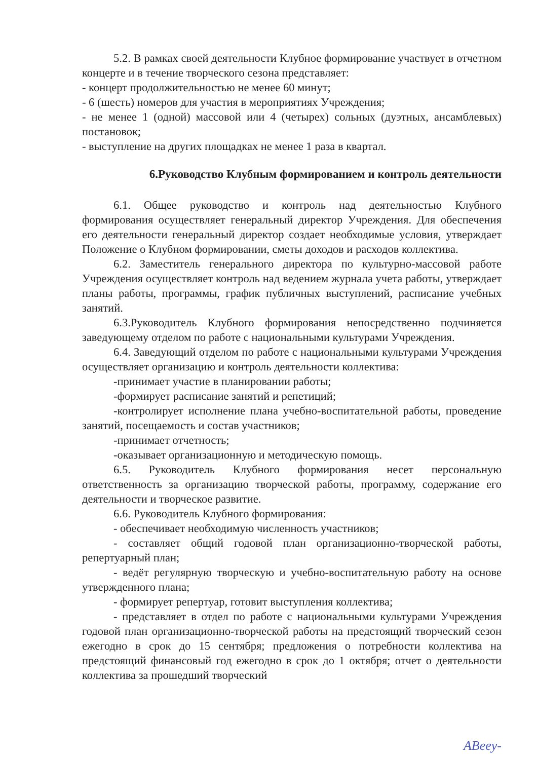5.2. В рамках своей деятельности Клубное формирование участвует в отчетном концерте и в течение творческого сезона представляет:
- концерт продолжительностью не менее 60 минут;
- 6 (шесть) номеров для участия в мероприятиях Учреждения;
- не менее 1 (одной) массовой или 4 (четырех) сольных (дуэтных, ансамблевых) постановок;
- выступление на других площадках не менее 1 раза в квартал.
6.Руководство Клубным формированием и контроль деятельности
6.1. Общее руководство и контроль над деятельностью Клубного формирования осуществляет генеральный директор Учреждения. Для обеспечения его деятельности генеральный директор создает необходимые условия, утверждает Положение о Клубном формировании, сметы доходов и расходов коллектива.
6.2. Заместитель генерального директора по культурно-массовой работе Учреждения осуществляет контроль над ведением журнала учета работы, утверждает планы работы, программы, график публичных выступлений, расписание учебных занятий.
6.3.Руководитель Клубного формирования непосредственно подчиняется заведующему отделом по работе с национальными культурами Учреждения.
6.4. Заведующий отделом по работе с национальными культурами Учреждения осуществляет организацию и контроль деятельности коллектива:
-принимает участие в планировании работы;
-формирует расписание занятий и репетиций;
-контролирует исполнение плана учебно-воспитательной работы, проведение занятий, посещаемость и состав участников;
-принимает отчетность;
-оказывает организационную и методическую помощь.
6.5. Руководитель Клубного формирования несет персональную ответственность за организацию творческой работы, программу, содержание его деятельности и творческое развитие.
6.6. Руководитель Клубного формирования:
- обеспечивает необходимую численность участников;
- составляет общий годовой план организационно-творческой работы, репертуарный план;
- ведёт регулярную творческую и учебно-воспитательную работу на основе утвержденного плана;
- формирует репертуар, готовит выступления коллектива;
- представляет в отдел по работе с национальными культурами Учреждения годовой план организационно-творческой работы на предстоящий творческий сезон ежегодно в срок до 15 сентября; предложения о потребности коллектива на предстоящий финансовый год ежегодно в срок до 1 октября; отчет о деятельности коллектива за прошедший творческий
ABeey-